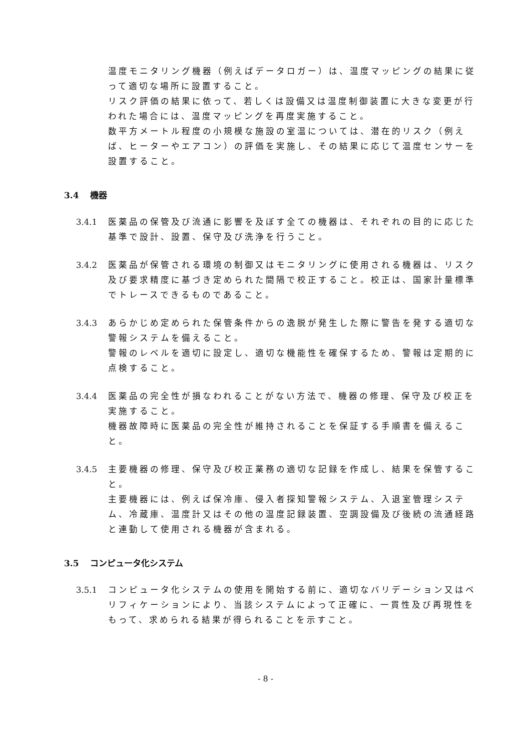温度モニタリング機器（例えばデータロガー）は、温度マッピングの結果に従って適切な場所に設置すること。
リスク評価の結果に依って、若しくは設備又は温度制御装置に大きな変更が行われた場合には、温度マッピングを再度実施すること。
数平方メートル程度の小規模な施設の室温については、潜在的リスク（例えば、ヒーターやエアコン）の評価を実施し、その結果に応じて温度センサーを設置すること。
3.4 機器
3.4.1 医薬品の保管及び流通に影響を及ぼす全ての機器は、それぞれの目的に応じた基準で設計、設置、保守及び洗浄を行うこと。
3.4.2 医薬品が保管される環境の制御又はモニタリングに使用される機器は、リスク及び要求精度に基づき定められた間隔で校正すること。校正は、国家計量標準でトレースできるものであること。
3.4.3 あらかじめ定められた保管条件からの逸脱が発生した際に警告を発する適切な警報システムを備えること。
警報のレベルを適切に設定し、適切な機能性を確保するため、警報は定期的に点検すること。
3.4.4 医薬品の完全性が損なわれることがない方法で、機器の修理、保守及び校正を実施すること。
機器故障時に医薬品の完全性が維持されることを保証する手順書を備えること。
3.4.5 主要機器の修理、保守及び校正業務の適切な記録を作成し、結果を保管すること。
主要機器には、例えば保冷庫、侵入者探知警報システム、入退室管理システム、冷蔵庫、温度計又はその他の温度記録装置、空調設備及び後続の流通経路と連動して使用される機器が含まれる。
3.5 コンピュータ化システム
3.5.1 コンピュータ化システムの使用を開始する前に、適切なバリデーション又はベリフィケーションにより、当該システムによって正確に、一貫性及び再現性をもって、求められる結果が得られることを示すこと。
- 8 -